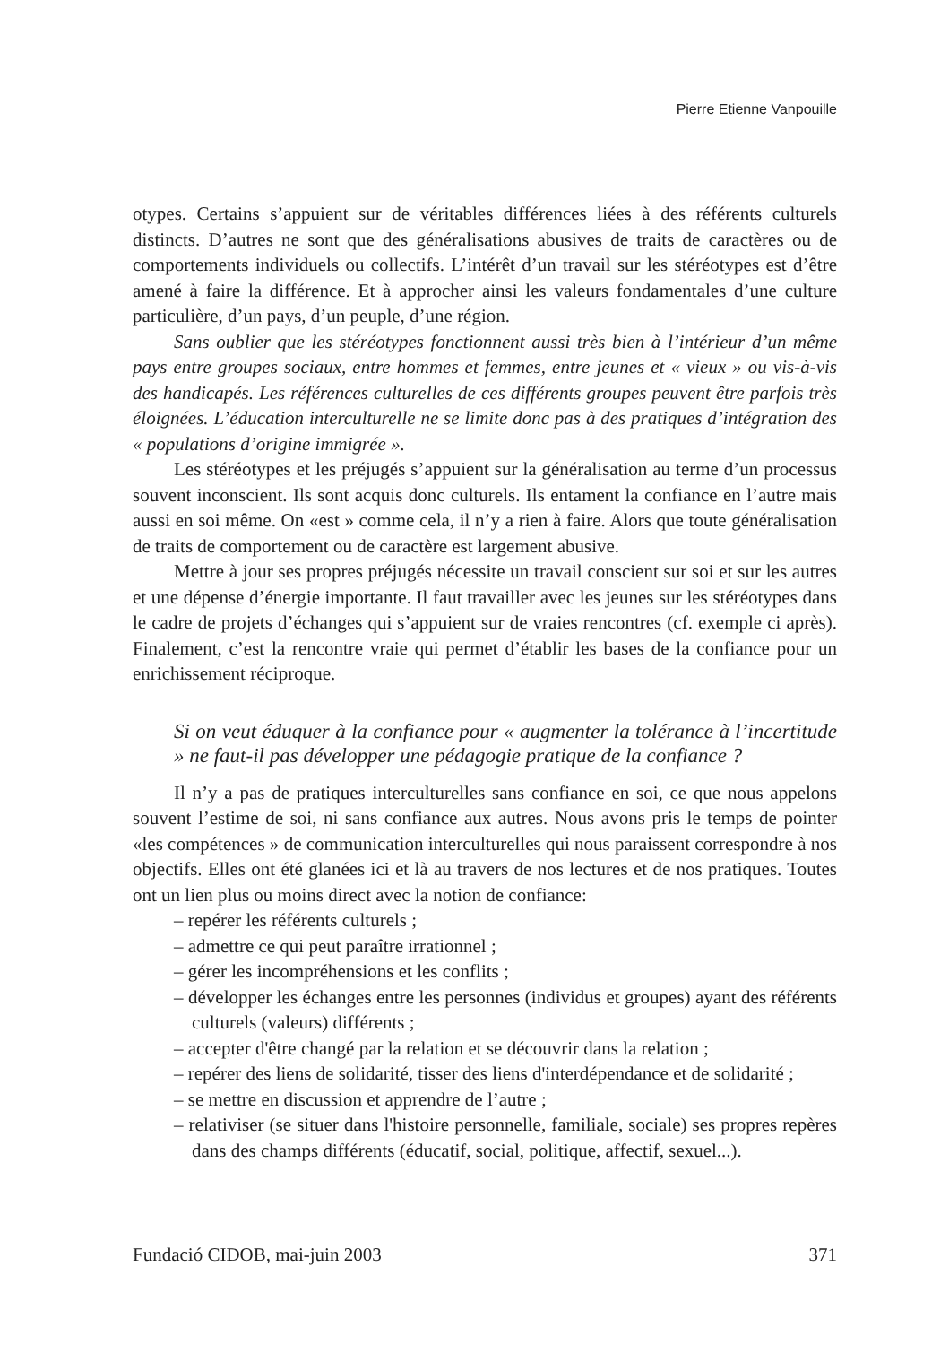Pierre Etienne Vanpouille
otypes. Certains s’appuient sur de véritables différences liées à des référents culturels distincts. D’autres ne sont que des généralisations abusives de traits de caractères ou de comportements individuels ou collectifs. L’intérêt d’un travail sur les stéréotypes est d’être amené à faire la différence. Et à approcher ainsi les valeurs fondamentales d’une culture particulière, d’un pays, d’un peuple, d’une région.
Sans oublier que les stéréotypes fonctionnent aussi très bien à l’intérieur d’un même pays entre groupes sociaux, entre hommes et femmes, entre jeunes et « vieux » ou vis-à-vis des handicapés. Les références culturelles de ces différents groupes peuvent être parfois très éloignées. L’éducation interculturelle ne se limite donc pas à des pratiques d’intégration des « populations d’origine immigrée ».
Les stéréotypes et les préjugés s’appuient sur la généralisation au terme d’un processus souvent inconscient. Ils sont acquis donc culturels. Ils entament la confiance en l’autre mais aussi en soi même. On «est » comme cela, il n’y a rien à faire. Alors que toute généralisation de traits de comportement ou de caractère est largement abusive.
Mettre à jour ses propres préjugés nécessite un travail conscient sur soi et sur les autres et une dépense d’énergie importante. Il faut travailler avec les jeunes sur les stéréotypes dans le cadre de projets d’échanges qui s’appuient sur de vraies rencontres (cf. exemple ci après). Finalement, c’est la rencontre vraie qui permet d’établir les bases de la confiance pour un enrichissement réciproque.
Si on veut éduquer à la confiance pour « augmenter la tolérance à l’incertitude » ne faut-il pas développer une pédagogie pratique de la confiance ?
Il n’y a pas de pratiques interculturelles sans confiance en soi, ce que nous appelons souvent l’estime de soi, ni sans confiance aux autres. Nous avons pris le temps de pointer «les compétences » de communication interculturelles qui nous paraissent correspondre à nos objectifs. Elles ont été glanées ici et là au travers de nos lectures et de nos pratiques. Toutes ont un lien plus ou moins direct avec la notion de confiance:
– repérer les référents culturels ;
– admettre ce qui peut paraître irrationnel ;
– gérer les incompréhensions et les conflits ;
– développer les échanges entre les personnes (individus et groupes) ayant des référents culturels (valeurs) différents ;
– accepter d'être changé par la relation et se découvrir dans la relation ;
– repérer des liens de solidarité, tisser des liens d'interdépendance et de solidarité ;
– se mettre en discussion et apprendre de l’autre ;
– relativiser (se situer dans l'histoire personnelle, familiale, sociale) ses propres repères dans des champs différents (éducatif, social, politique, affectif, sexuel...).
Fundació CIDOB, mai-juin 2003 371